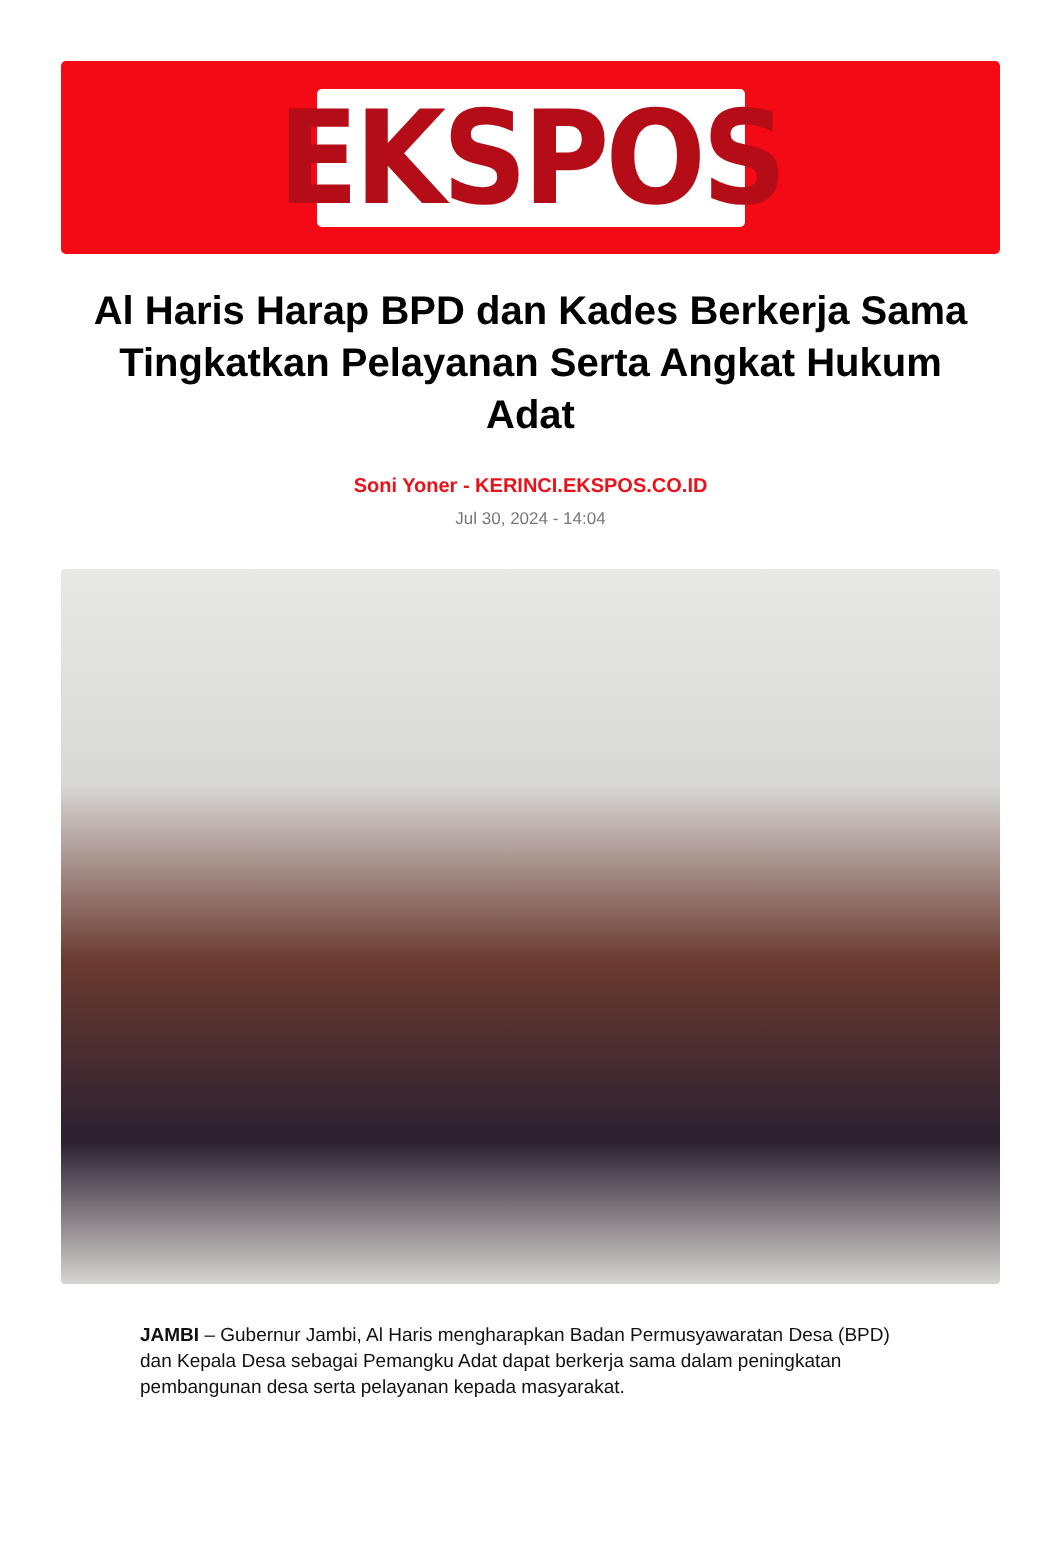EKSPOS
Al Haris Harap BPD dan Kades Berkerja Sama Tingkatkan Pelayanan Serta Angkat Hukum Adat
Soni Yoner - KERINCI.EKSPOS.CO.ID
Jul 30, 2024 - 14:04
JAMBI – Gubernur Jambi, Al Haris mengharapkan Badan Permusyawaratan Desa (BPD) dan Kepala Desa sebagai Pemangku Adat dapat berkerja sama dalam peningkatan pembangunan desa serta pelayanan kepada masyarakat.